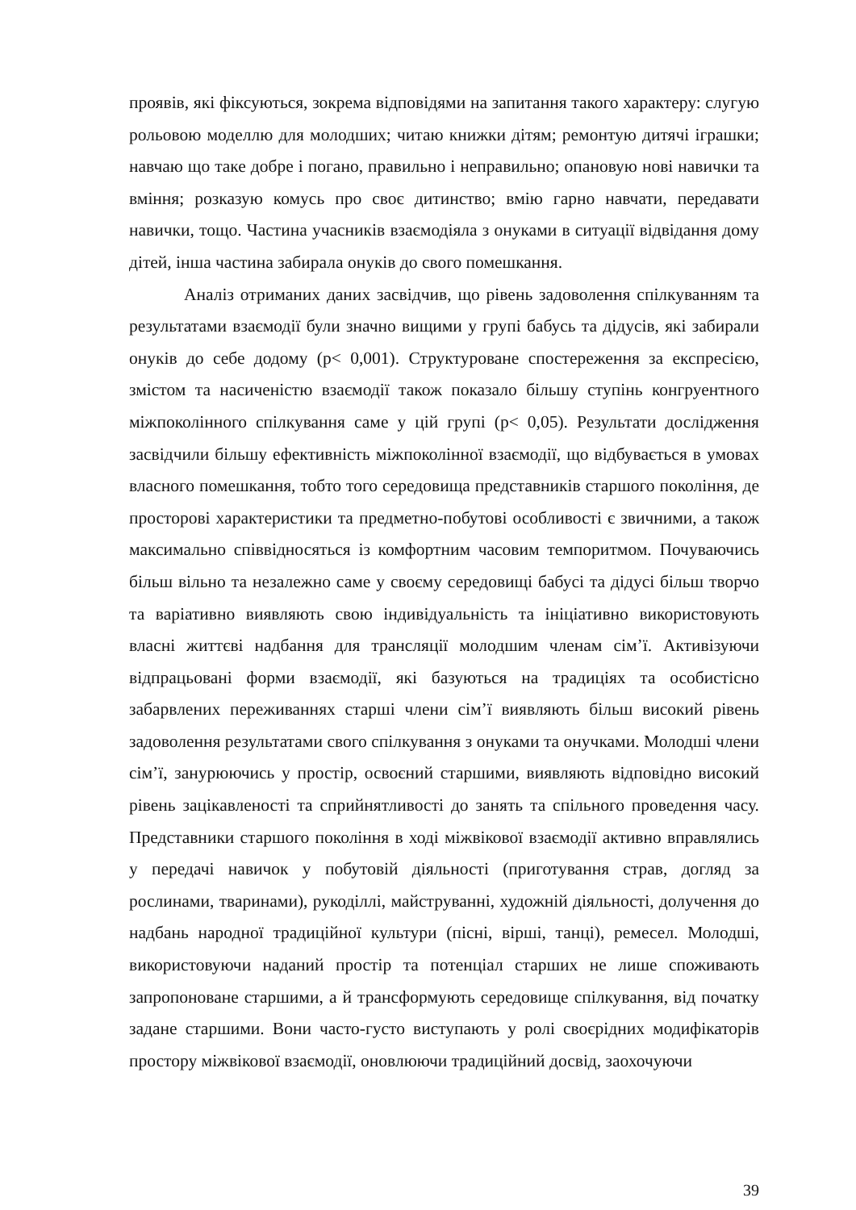проявів, які фіксуються, зокрема відповідями на запитання такого характеру: слугую рольовою моделлю для молодших; читаю книжки дітям; ремонтую дитячі іграшки; навчаю що таке добре і погано, правильно і неправильно; опановую нові навички та вміння; розказую комусь про своє дитинство; вмію гарно навчати, передавати навички, тощо. Частина учасників взаємодіяла з онуками в ситуації відвідання дому дітей, інша частина забирала онуків до свого помешкання.
Аналіз отриманих даних засвідчив, що рівень задоволення спілкуванням та результатами взаємодії були значно вищими у групі бабусь та дідусів, які забирали онуків до себе додому (р< 0,001). Структуроване спостереження за експресією, змістом та насиченістю взаємодії також показало більшу ступінь конгруентного міжпоколінного спілкування саме у цій групі (р< 0,05). Результати дослідження засвідчили більшу ефективність міжпоколінної взаємодії, що відбувається в умовах власного помешкання, тобто того середовища представників старшого покоління, де просторові характеристики та предметно-побутові особливості є звичними, а також максимально співвідносяться із комфортним часовим темпоритмом. Почуваючись більш вільно та незалежно саме у своєму середовищі бабусі та дідусі більш творчо та варіативно виявляють свою індивідуальність та ініціативно використовують власні життєві надбання для трансляції молодшим членам сім’ї. Активізуючи відпрацьовані форми взаємодії, які базуються на традиціях та особистісно забарвлених переживаннях старші члени сім’ї виявляють більш високий рівень задоволення результатами свого спілкування з онуками та онучками. Молодші члени сім’ї, занурюючись у простір, освоєний старшими, виявляють відповідно високий рівень зацікавленості та сприйнятливості до занять та спільного проведення часу. Представники старшого покоління в ході міжвікової взаємодії активно вправлялись у передачі навичок у побутовій діяльності (приготування страв, догляд за рослинами, тваринами), рукоділлі, майструванні, художній діяльності, долучення до надбань народної традиційної культури (пісні, вірші, танці), ремесел. Молодші, використовуючи наданий простір та потенціал старших не лише споживають запропоноване старшими, а й трансформують середовище спілкування, від початку задане старшими. Вони часто-густо виступають у ролі своєрідних модифікаторів простору міжвікової взаємодії, оновлюючи традиційний досвід, заохочуючи
39